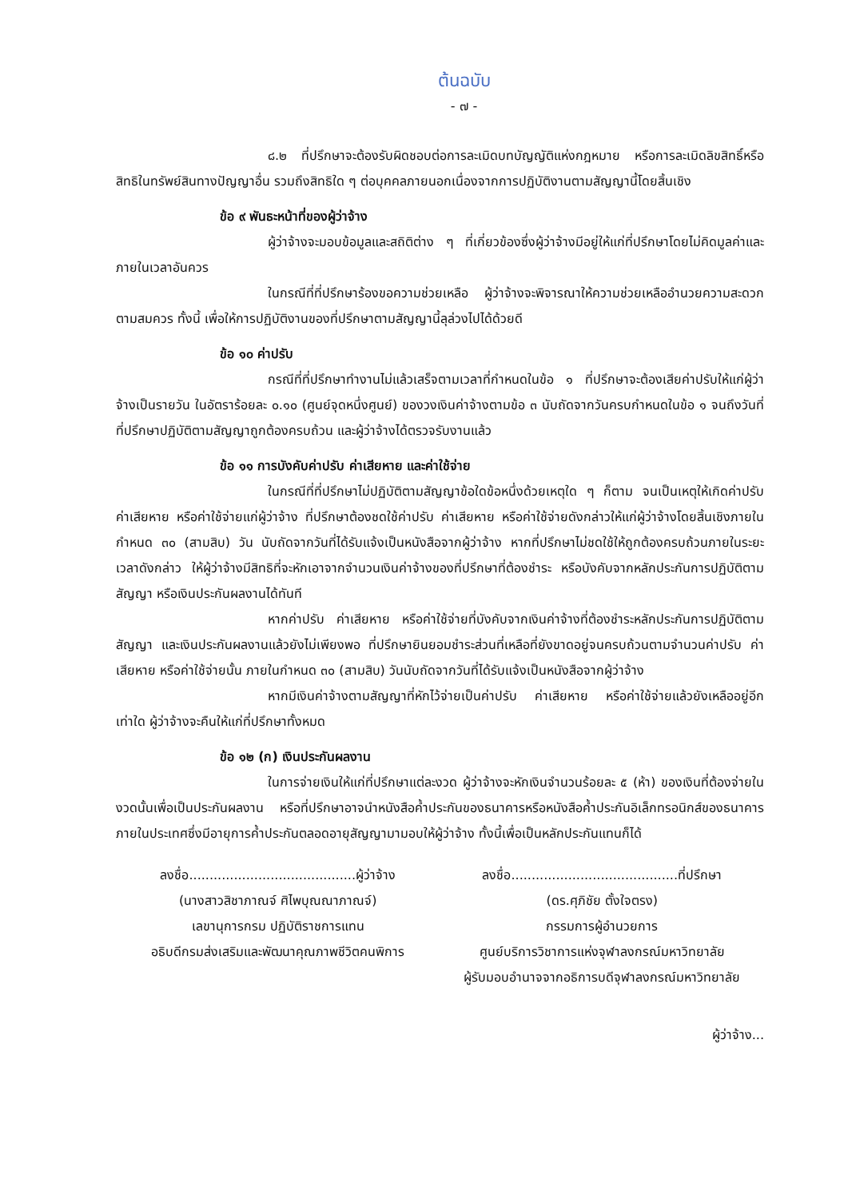ต้นฉบับ
- ๗ -
๘.๒ ที่ปรึกษาจะต้องรับผิดชอบต่อการละเมิดบทบัญญัติแห่งกฎหมาย หรือการละเมิดลิขสิทธิ์หรือสิทธิในทรัพย์สินทางปัญญาอื่น รวมถึงสิทธิใด ๆ ต่อบุคคลภายนอกเนื่องจากการปฏิบัติงานตามสัญญานี้โดยสิ้นเชิง
ข้อ ๙ พันธะหน้าที่ของผู้ว่าจ้าง
ผู้ว่าจ้างจะมอบข้อมูลและสถิติต่าง ๆ ที่เกี่ยวข้องซึ่งผู้ว่าจ้างมีอยู่ให้แก่ที่ปรึกษาโดยไม่คิดมูลค่าและภายในเวลาอันควร
ในกรณีที่ที่ปรึกษาร้องขอความช่วยเหลือ ผู้ว่าจ้างจะพิจารณาให้ความช่วยเหลืออำนวยความสะดวกตามสมควร ทั้งนี้ เพื่อให้การปฏิบัติงานของที่ปรึกษาตามสัญญานี้ลุล่วงไปได้ด้วยดี
ข้อ ๑๐ ค่าปรับ
กรณีที่ที่ปรึกษาทำงานไม่แล้วเสร็จตามเวลาที่กำหนดในข้อ ๑ ที่ปรึกษาจะต้องเสียค่าปรับให้แก่ผู้ว่าจ้างเป็นรายวัน ในอัตราร้อยละ ๐.๑๐ (ศูนย์จุดหนึ่งศูนย์) ของวงเงินค่าจ้างตามข้อ ๓ นับถัดจากวันครบกำหนดในข้อ ๑ จนถึงวันที่ที่ปรึกษาปฏิบัติตามสัญญาถูกต้องครบถ้วน และผู้ว่าจ้างได้ตรวจรับงานแล้ว
ข้อ ๑๑ การบังคับค่าปรับ ค่าเสียหาย และค่าใช้จ่าย
ในกรณีที่ที่ปรึกษาไม่ปฏิบัติตามสัญญาข้อใดข้อหนึ่งด้วยเหตุใด ๆ ก็ตาม จนเป็นเหตุให้เกิดค่าปรับ ค่าเสียหาย หรือค่าใช้จ่ายแก่ผู้ว่าจ้าง ที่ปรึกษาต้องชดใช้ค่าปรับ ค่าเสียหาย หรือค่าใช้จ่ายดังกล่าวให้แก่ผู้ว่าจ้างโดยสิ้นเชิงภายในกำหนด ๓๐ (สามสิบ) วัน นับถัดจากวันที่ได้รับแจ้งเป็นหนังสือจากผู้ว่าจ้าง หากที่ปรึกษาไม่ชดใช้ให้ถูกต้องครบถ้วนภายในระยะเวลาดังกล่าว ให้ผู้ว่าจ้างมีสิทธิที่จะหักเอาจากจำนวนเงินค่าจ้างของที่ปรึกษาที่ต้องชำระ หรือบังคับจากหลักประกันการปฏิบัติตามสัญญา หรือเงินประกันผลงานได้ทันที
หากค่าปรับ ค่าเสียหาย หรือค่าใช้จ่ายที่บังคับจากเงินค่าจ้างที่ต้องชำระหลักประกันการปฏิบัติตามสัญญา และเงินประกันผลงานแล้วยังไม่เพียงพอ ที่ปรึกษายินยอมชำระส่วนที่เหลือที่ยังขาดอยู่จนครบถ้วนตามจำนวนค่าปรับ ค่าเสียหาย หรือค่าใช้จ่ายนั้น ภายในกำหนด ๓๐ (สามสิบ) วันนับถัดจากวันที่ได้รับแจ้งเป็นหนังสือจากผู้ว่าจ้าง
หากมีเงินค่าจ้างตามสัญญาที่หักไว้จ่ายเป็นค่าปรับ ค่าเสียหาย หรือค่าใช้จ่ายแล้วยังเหลืออยู่อีกเท่าใด ผู้ว่าจ้างจะคืนให้แก่ที่ปรึกษาทั้งหมด
ข้อ ๑๒ (ก) เงินประกันผลงาน
ในการจ่ายเงินให้แก่ที่ปรึกษาแต่ละงวด ผู้ว่าจ้างจะหักเงินจำนวนร้อยละ ๕ (ห้า) ของเงินที่ต้องจ่ายในงวดนั้นเพื่อเป็นประกันผลงาน หรือที่ปรึกษาอาจนำหนังสือค้ำประกันของธนาคารหรือหนังสือค้ำประกันอิเล็กทรอนิกส์ของธนาคารภายในประเทศซึ่งมีอายุการค้ำประกันตลอดอายุสัญญามามอบให้ผู้ว่าจ้าง ทั้งนี้เพื่อเป็นหลักประกันแทนก็ได้
ลงชื่อ.........................................ผู้ว่าจ้าง
(นางสาวสิชาภาณจ์ ศิไพบุณณาภาณจ์)
เลขานุการกรม ปฏิบัติราชการแทน
อธิบดีกรมส่งเสริมและพัฒนาคุณภาพชีวิตคนพิการ
ลงชื่อ.........................................ที่ปรึกษา
(ดร.ศุภิชัย ตั้งใจตรง)
กรรมการผู้อำนวยการ
ศูนย์บริการวิชาการแห่งจุฬาลงกรณ์มหาวิทยาลัย
ผู้รับมอบอำนาจจากอธิการบดีจุฬาลงกรณ์มหาวิทยาลัย
ผู้ว่าจ้าง...